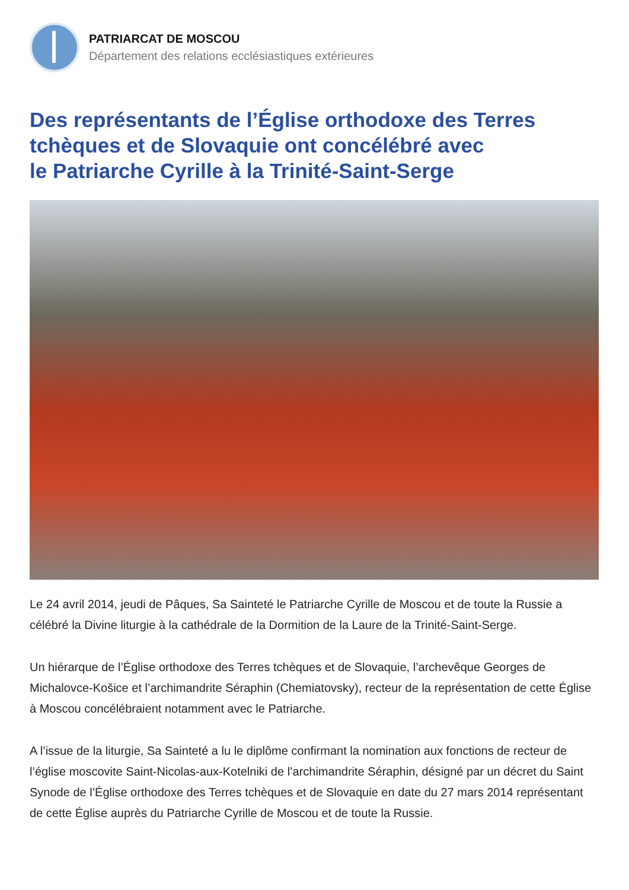PATRIARCAT DE MOSCOU
Département des relations ecclésiastiques extérieures
Des représentants de l’Église orthodoxe des Terres tchèques et de Slovaquie ont concélébré avec
le Patriarche Cyrille à la Trinité-Saint-Serge
Le 24 avril 2014, jeudi de Pâques, Sa Sainteté le Patriarche Cyrille de Moscou et de toute la Russie a célébré la Divine liturgie à la cathédrale de la Dormition de la Laure de la Trinité-Saint-Serge.
Un hiérarque de l’Église orthodoxe des Terres tchèques et de Slovaquie, l’archevêque Georges de Michalovce-Košice et l’archimandrite Séraphin (Chemiatovsky), recteur de la représentation de cette Église à Moscou concélébraient notamment avec le Patriarche.
A l’issue de la liturgie, Sa Sainteté a lu le diplôme confirmant la nomination aux fonctions de recteur de l’église moscovite Saint-Nicolas-aux-Kotelniki de l’archimandrite Séraphin, désigné par un décret du Saint Synode de l’Église orthodoxe des Terres tchèques et de Slovaquie en date du 27 mars 2014 représentant de cette Église auprès du Patriarche Cyrille de Moscou et de toute la Russie.